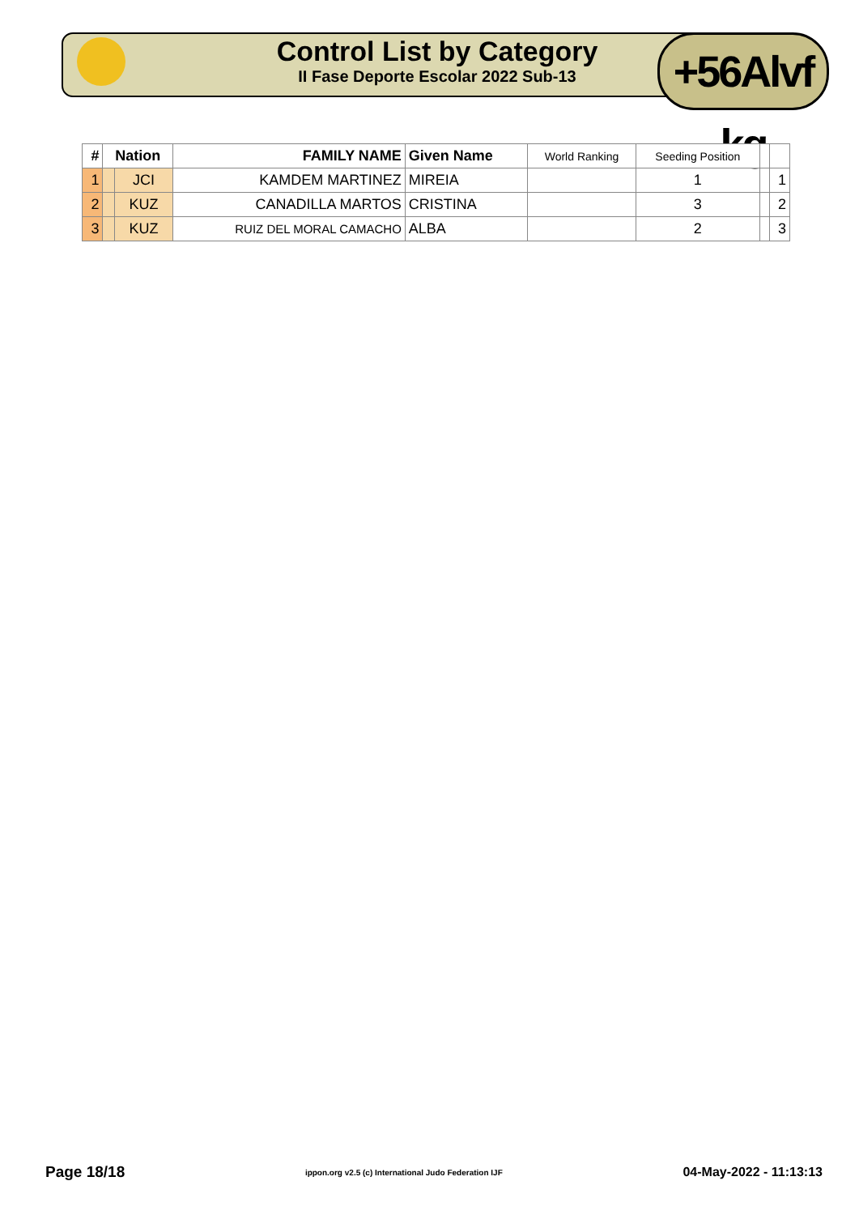Control List by Category
II Fase Deporte Escolar 2022 Sub-13
+56Alvf kg
| # | Nation | | FAMILY NAME | Given Name | World Ranking | Seeding Position | | |
| --- | --- | --- | --- | --- | --- | --- | --- | --- |
| 1 | | JCI | KAMDEM MARTINEZ | MIREIA | | 1 | | 1 |
| 2 | | KUZ | CANADILLA MARTOS | CRISTINA | | 3 | | 2 |
| 3 | | KUZ | RUIZ DEL MORAL CAMACHO | ALBA | | 2 | | 3 |
Page 18/18 ippon.org v2.5 (c) International Judo Federation IJF 04-May-2022 - 11:13:13